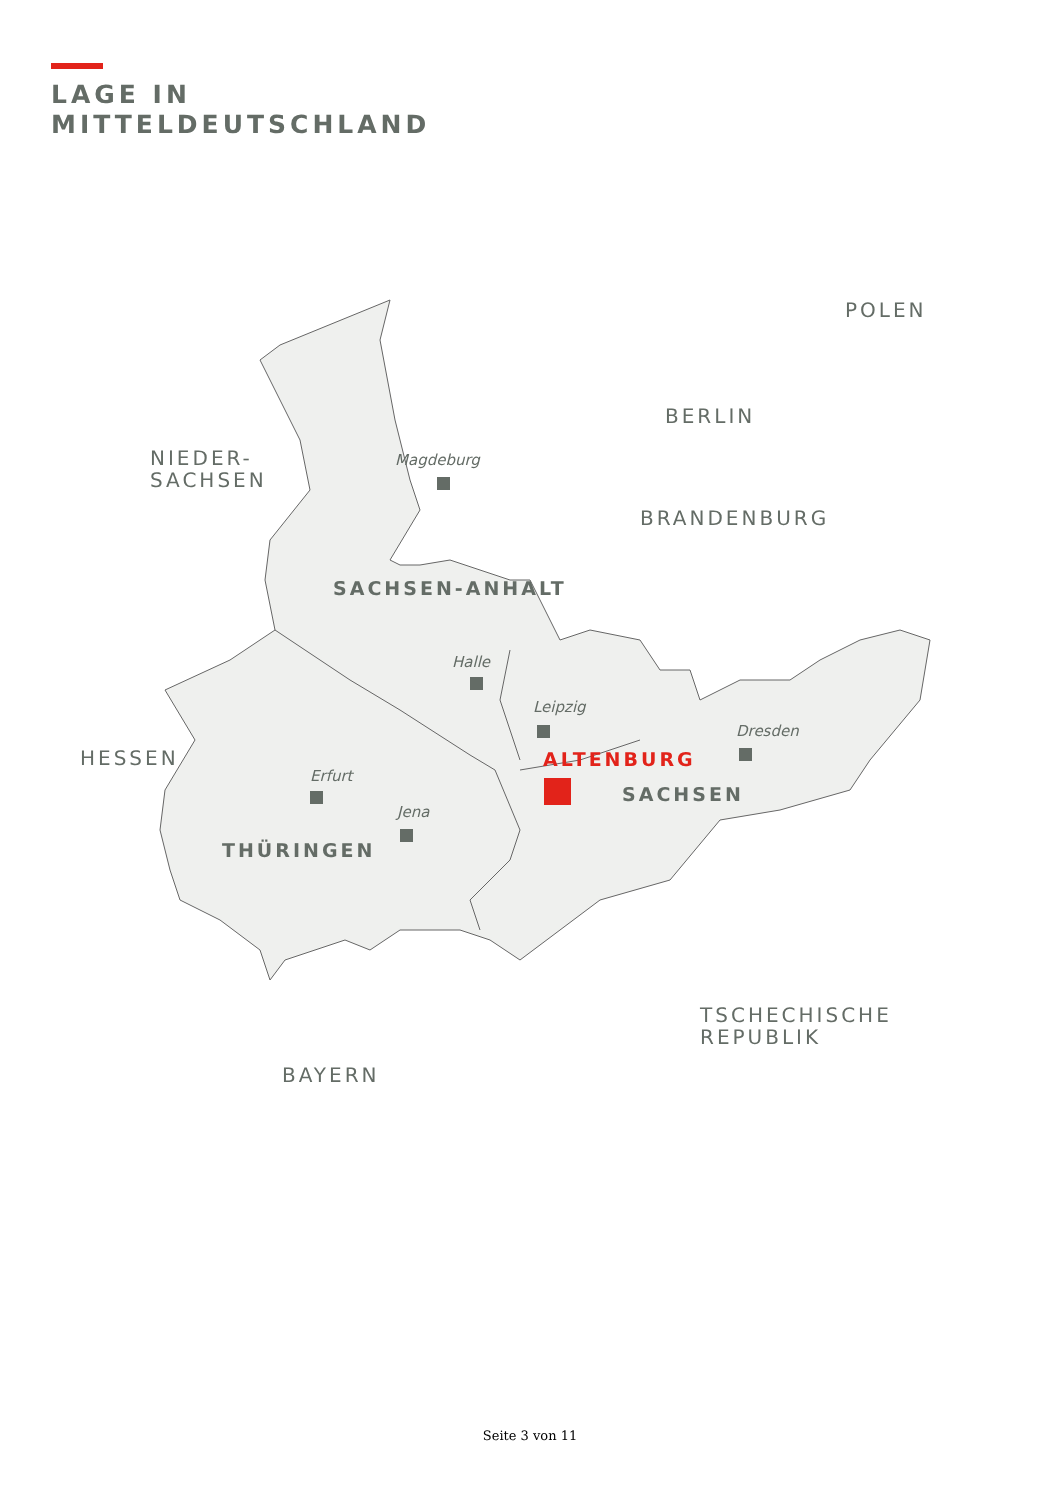LAGE IN
MITTELDEUTSCHLAND
NIEDER-
SACHSEN
POLEN
BERLIN
BRANDENBURG
HESSEN
TSCHECHISCHE
REPUBLIK
BAYERN
SACHSEN-ANHALT
SACHSEN
THÜRINGEN
ALTENBURG
Magdeburg
Halle
Leipzig
Dresden
Erfurt
Jena
Seite 3 von 11